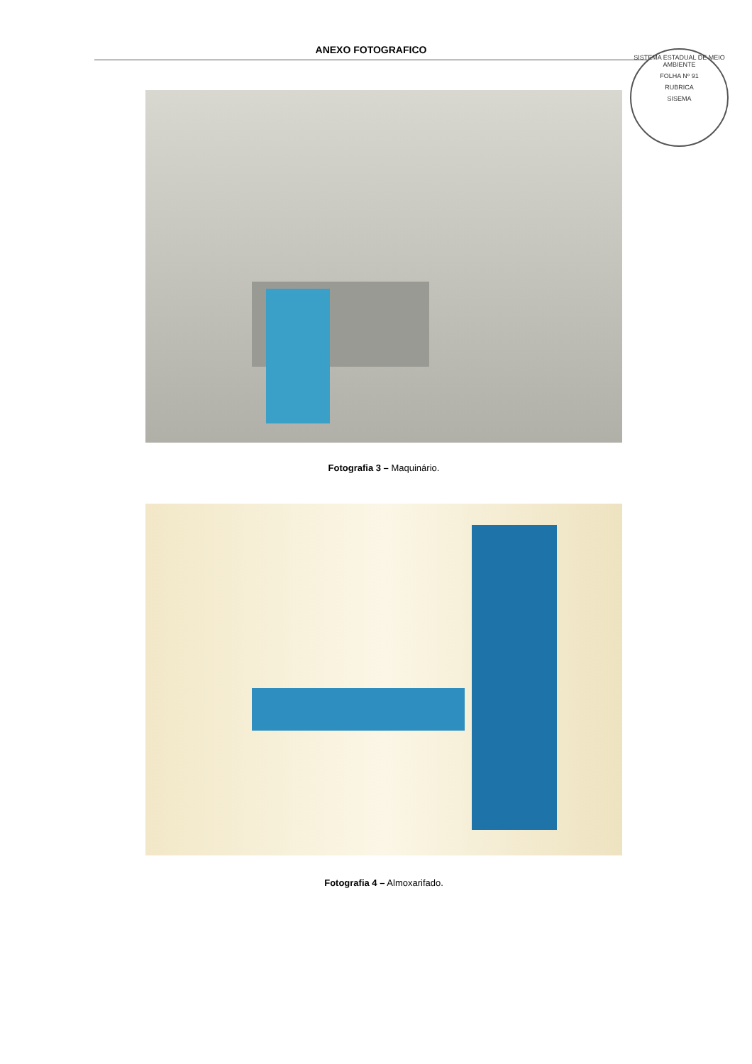ANEXO FOTOGRAFICO
SISTEMA ESTADUAL DE MEIO AMBIENTE
FOLHA Nº 91
RUBRICA
SISEMA
Fotografia 3 – Maquinário.
Fotografia 4 – Almoxarifado.